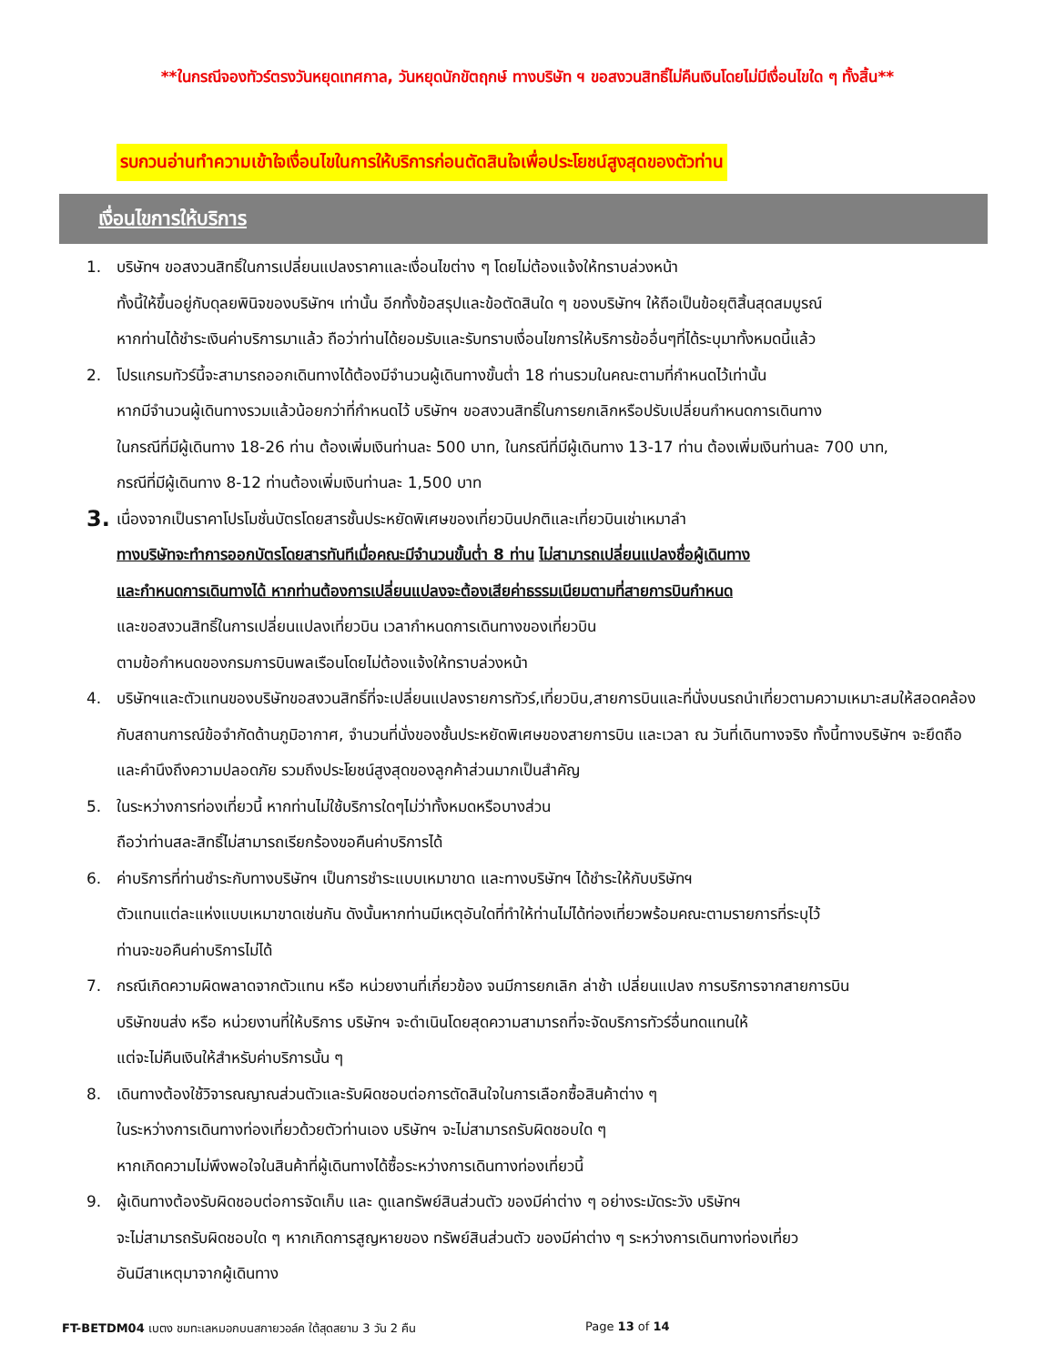**ในกรณีจองทัวร์ตรงวันหยุดเทศกาล, วันหยุดนักขัตฤกษ์ ทางบริษัท ฯ ขอสงวนสิทธิ์ไม่คืนเงินโดยไม่มีเงื่อนไขใด ๆ ทั้งสิ้น**
รบกวนอ่านทำความเข้าใจเงื่อนไขในการให้บริการก่อนตัดสินใจเพื่อประโยชน์สูงสุดของตัวท่าน
เงื่อนไขการให้บริการ
1. บริษัทฯ ขอสงวนสิทธิ์ในการเปลี่ยนแปลงราคาและเงื่อนไขต่าง ๆ โดยไม่ต้องแจ้งให้ทราบล่วงหน้า
ทั้งนี้ให้ขึ้นอยู่กับดุลยพินิจของบริษัทฯ เท่านั้น อีกทั้งข้อสรุปและข้อตัดสินใด ๆ ของบริษัทฯ ให้ถือเป็นข้อยุติสิ้นสุดสมบูรณ์
หากท่านได้ชำระเงินค่าบริการมาแล้ว ถือว่าท่านได้ยอมรับและรับทราบเงื่อนไขการให้บริการข้ออื่นๆที่ได้ระบุมาทั้งหมดนี้แล้ว
2. โปรแกรมทัวร์นี้จะสามารถออกเดินทางได้ต้องมีจำนวนผู้เดินทางขั้นต่ำ 18 ท่านรวมในคณะตามที่กำหนดไว้เท่านั้น
หากมีจำนวนผู้เดินทางรวมแล้วน้อยกว่าที่กำหนดไว้ บริษัทฯ ขอสงวนสิทธิ์ในการยกเลิกหรือปรับเปลี่ยนกำหนดการเดินทาง
ในกรณีที่มีผู้เดินทาง 18-26 ท่าน ต้องเพิ่มเงินท่านละ 500 บาท, ในกรณีที่มีผู้เดินทาง 13-17 ท่าน ต้องเพิ่มเงินท่านละ 700 บาท,
กรณีที่มีผู้เดินทาง 8-12 ท่านต้องเพิ่มเงินท่านละ 1,500 บาท
3. เนื่องจากเป็นราคาโปรโมชั่นบัตรโดยสารชั้นประหยัดพิเศษของเที่ยวบินปกติและเที่ยวบินเช่าเหมาลำ
ทางบริษัทจะทำการออกบัตรโดยสารทันทีเมื่อคณะมีจำนวนขั้นต่ำ 8 ท่าน ไม่สามารถเปลี่ยนแปลงชื่อผู้เดินทาง
และกำหนดการเดินทางได้ หากท่านต้องการเปลี่ยนแปลงจะต้องเสียค่าธรรมเนียมตามที่สายการบินกำหนด
และขอสงวนสิทธิ์ในการเปลี่ยนแปลงเที่ยวบิน เวลากำหนดการเดินทางของเที่ยวบิน
ตามข้อกำหนดของกรมการบินพลเรือนโดยไม่ต้องแจ้งให้ทราบล่วงหน้า
4. บริษัทฯและตัวแทนของบริษัทขอสงวนสิทธิ์ที่จะเปลี่ยนแปลงรายการทัวร์,เที่ยวบิน,สายการบินและที่นั่งบนรถนำเที่ยวตามความเหมาะสมให้สอดคล้องกับสถานการณ์ข้อจำกัดด้านภูมิอากาศ, จำนวนที่นั่งของชั้นประหยัดพิเศษของสายการบิน และเวลา ณ วันที่เดินทางจริง ทั้งนี้ทางบริษัทฯ จะยึดถือและคำนึงถึงความปลอดภัย รวมถึงประโยชน์สูงสุดของลูกค้าส่วนมากเป็นสำคัญ
5. ในระหว่างการท่องเที่ยวนี้ หากท่านไม่ใช้บริการใดๆไม่ว่าทั้งหมดหรือบางส่วน
ถือว่าท่านสละสิทธิ์ไม่สามารถเรียกร้องขอคืนค่าบริการได้
6. ค่าบริการที่ท่านชำระกับทางบริษัทฯ เป็นการชำระแบบเหมาขาด และทางบริษัทฯ ได้ชำระให้กับบริษัทฯ
ตัวแทนแต่ละแห่งแบบเหมาขาดเช่นกัน ดังนั้นหากท่านมีเหตุอันใดที่ทำให้ท่านไม่ได้ท่องเที่ยวพร้อมคณะตามรายการที่ระบุไว้
ท่านจะขอคืนค่าบริการไม่ได้
7. กรณีเกิดความผิดพลาดจากตัวแทน หรือ หน่วยงานที่เกี่ยวข้อง จนมีการยกเลิก ล่าช้า เปลี่ยนแปลง การบริการจากสายการบิน
บริษัทขนส่ง หรือ หน่วยงานที่ให้บริการ บริษัทฯ จะดำเนินโดยสุดความสามารถที่จะจัดบริการทัวร์อื่นทดแทนให้
แต่จะไม่คืนเงินให้สำหรับค่าบริการนั้น ๆ
8. เดินทางต้องใช้วิจารณญาณส่วนตัวและรับผิดชอบต่อการตัดสินใจในการเลือกซื้อสินค้าต่าง ๆ
ในระหว่างการเดินทางท่องเที่ยวด้วยตัวท่านเอง บริษัทฯ จะไม่สามารถรับผิดชอบใด ๆ
หากเกิดความไม่พึงพอใจในสินค้าที่ผู้เดินทางได้ซื้อระหว่างการเดินทางท่องเที่ยวนี้
9. ผู้เดินทางต้องรับผิดชอบต่อการจัดเก็บ และ ดูแลทรัพย์สินส่วนตัว ของมีค่าต่าง ๆ อย่างระมัดระวัง บริษัทฯ
จะไม่สามารถรับผิดชอบใด ๆ หากเกิดการสูญหายของ ทรัพย์สินส่วนตัว ของมีค่าต่าง ๆ ระหว่างการเดินทางท่องเที่ยว
อันมีสาเหตุมาจากผู้เดินทาง
FT-BETDM04 เบตง ชมทะเลหมอกบนสกายวอล์ค ใต้สุดสยาม 3 วัน 2 คืน Page 13 of 14